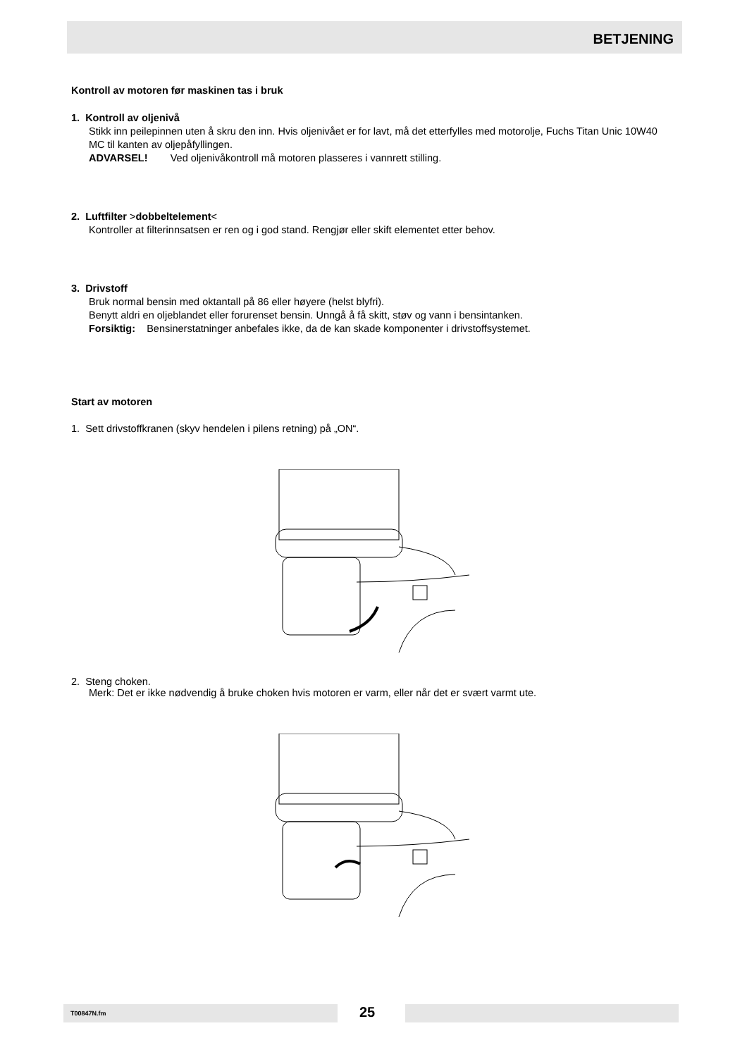BETJENING
Kontroll av motoren før maskinen tas i bruk
1. Kontroll av oljenivå
Stikk inn peilepinnen uten å skru den inn. Hvis oljenivået er for lavt, må det etterfylles med motorolje, Fuchs Titan Unic 10W40 MC til kanten av oljepåfyllingen.
ADVARSEL! Ved oljenivåkontroll må motoren plasseres i vannrett stilling.
2. Luftfilter >dobbeltelement<
Kontroller at filterinnsatsen er ren og i god stand. Rengjør eller skift elementet etter behov.
3. Drivstoff
Bruk normal bensin med oktantall på 86 eller høyere (helst blyfri).
Benytt aldri en oljeblandet eller forurenset bensin. Unngå å få skitt, støv og vann i bensintanken.
Forsiktig: Bensinerstatninger anbefales ikke, da de kan skade komponenter i drivstoffsystemet.
Start av motoren
1. Sett drivstoffkranen (skyv hendelen i pilens retning) på „ON“.
2. Steng choken.
Merk: Det er ikke nødvendig å bruke choken hvis motoren er varm, eller når det er svært varmt ute.
T00847N.fm 25